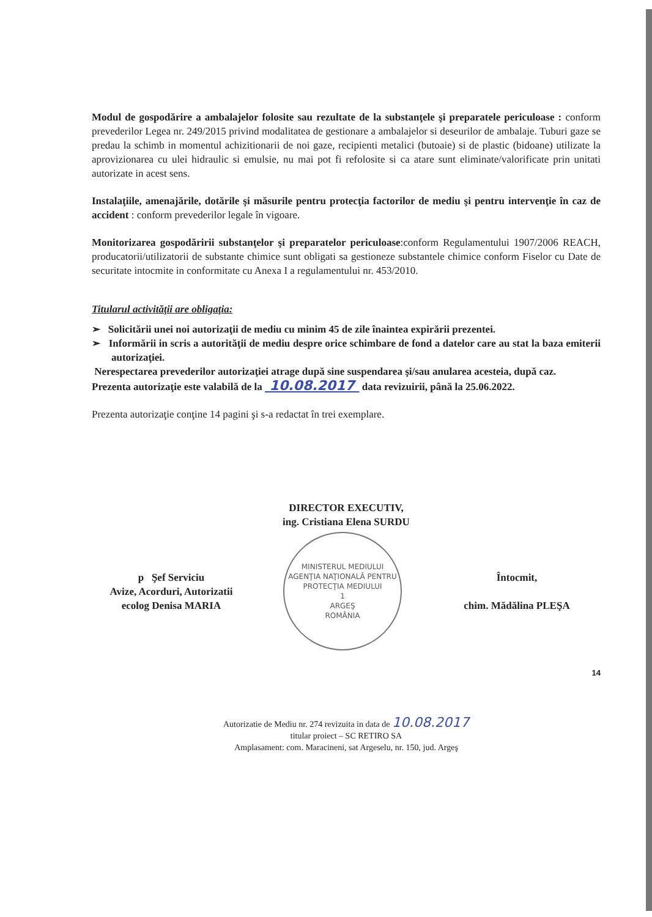Modul de gospodărire a ambalajelor folosite sau rezultate de la substanţele şi preparatele periculoase : conform prevederilor Legea nr. 249/2015 privind modalitatea de gestionare a ambalajelor si deseurilor de ambalaje. Tuburi gaze se predau la schimb in momentul achizitionarii de noi gaze, recipienti metalici (butoaie) si de plastic (bidoane) utilizate la aprovizionarea cu ulei hidraulic si emulsie, nu mai pot fi refolosite si ca atare sunt eliminate/valorificate prin unitati autorizate in acest sens.
Instalaţiile, amenajările, dotările şi măsurile pentru protecţia factorilor de mediu şi pentru intervenţie în caz de accident : conform prevederilor legale în vigoare.
Monitorizarea gospodăririi substanţelor şi preparatelor periculoase:conform Regulamentului 1907/2006 REACH, producatorii/utilizatorii de substante chimice sunt obligati sa gestioneze substantele chimice conform Fiselor cu Date de securitate intocmite in conformitate cu Anexa I a regulamentului nr. 453/2010.
Titularul activităţii are obligaţia:
➢ Solicitării unei noi autorizaţii de mediu cu minim 45 de zile înaintea expirării prezentei.
➢ Informării in scris a autorităţii de mediu despre orice schimbare de fond a datelor care au stat la baza emiterii autorizaţiei.
Nerespectarea prevederilor autorizaţiei atrage după sine suspendarea şi/sau anularea acesteia, după caz.
Prezenta autorizaţie este valabilă de la 10.08.2017 data revizuirii, până la 25.06.2022.
Prezenta autorizaţie conţine 14 pagini şi s-a redactat în trei exemplare.
DIRECTOR EXECUTIV,
ing. Cristiana Elena SURDU
p Şef Serviciu
Avize, Acorduri, Autorizatii
ecolog Denisa MARIA
MINISTERUL MEDIULUI
AGENŢIA NAŢIONALĂ PENTRU PROTECŢIA MEDIULUI
1
ARGEŞ
ROMÂNIA
Întocmit,
chim. Mădălina PLEŞA
14
Autorizatie de Mediu nr. 274 revizuita in data de 10.08.2017
titular proiect – SC RETIRO SA
Amplasament: com. Maracineni, sat Argeselu, nr. 150, jud. Argeş